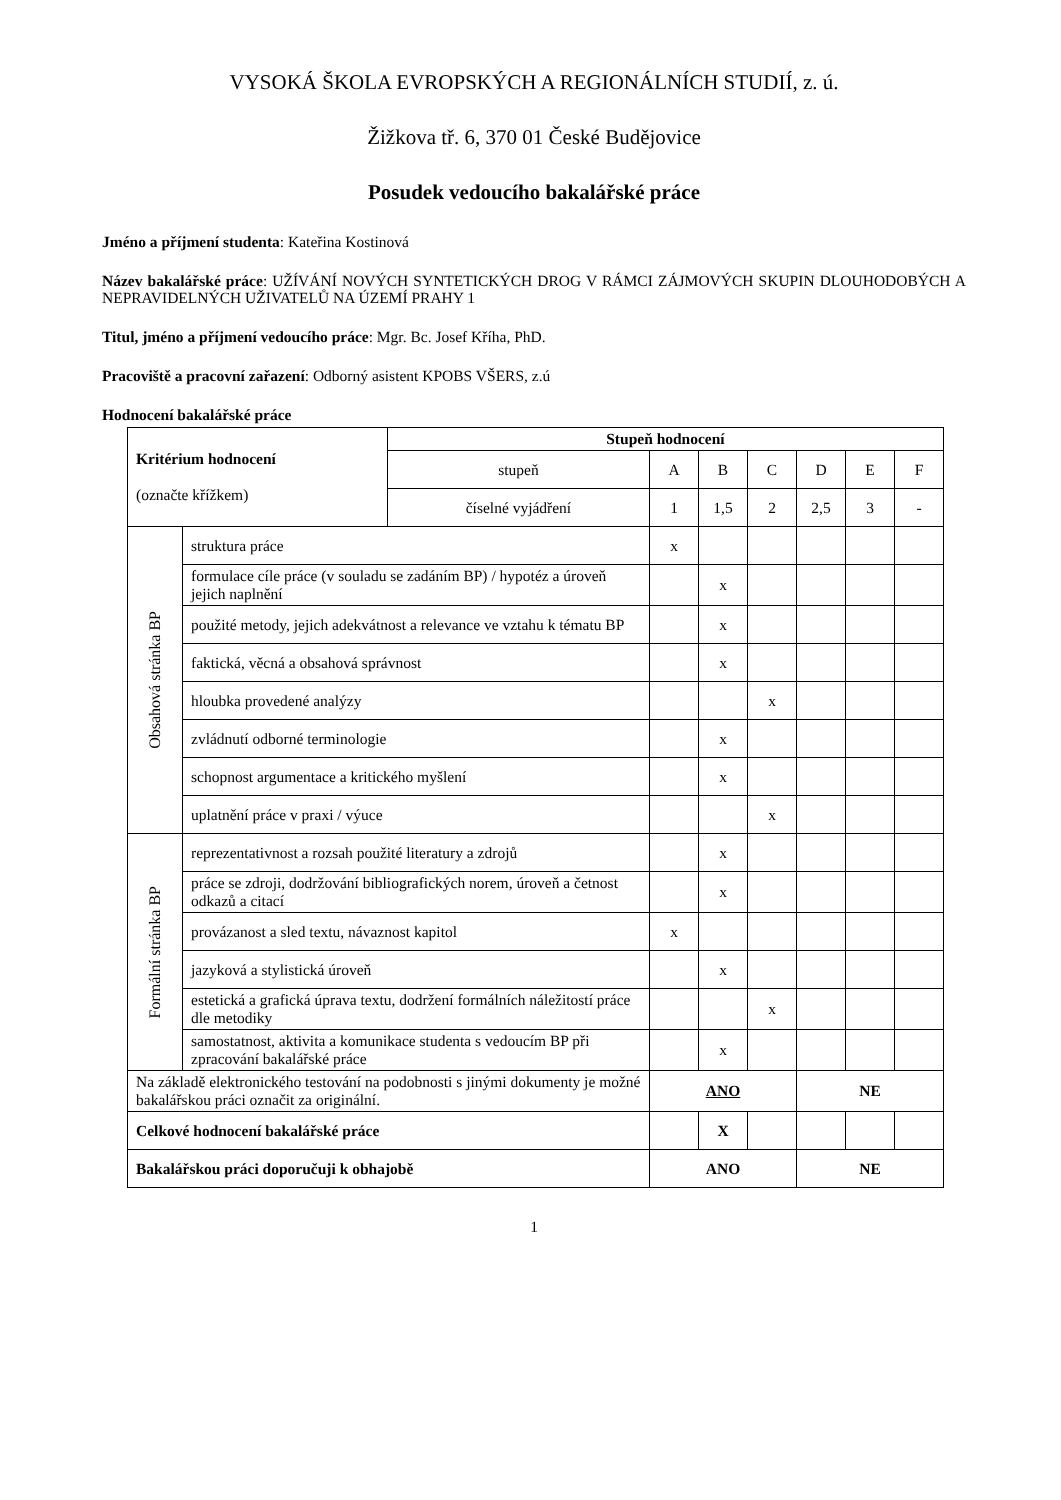VYSOKÁ ŠKOLA EVROPSKÝCH A REGIONÁLNÍCH STUDIÍ, z. ú.
Žižkova tř. 6, 370 01 České Budějovice
Posudek vedoucího bakalářské práce
Jméno a příjmení studenta: Kateřina Kostinová
Název bakalářské práce: UŽÍVÁNÍ NOVÝCH SYNTETICKÝCH DROG V RÁMCI ZÁJMOVÝCH SKUPIN DLOUHODOBÝCH A NEPRAVIDELNÝCH UŽIVATELŮ NA ÚZEMÍ PRAHY 1
Titul, jméno a příjmení vedoucího práce: Mgr. Bc. Josef Kříha, PhD.
Pracoviště a pracovní zařazení: Odborný asistent KPOBS VŠERS, z.ú
Hodnocení bakalářské práce
| Kritérium hodnocení (označte křížkem) | | Stupeň hodnocení | | | | | | |
| | | stupeň | A | B | C | D | E | F |
| | | číselné vyjádření | 1 | 1,5 | 2 | 2,5 | 3 | - |
| Obsahová stránka BP | struktura práce | | x | | | | | |
| | formulace cíle práce (v souladu se zadáním BP) / hypotéz a úroveň jejich naplnění | | | x | | | | |
| | použité metody, jejich adekvátnost a relevance ve vztahu k tématu BP | | | x | | | | |
| | faktická, věcná a obsahová správnost | | | x | | | | |
| | hloubka provedené analýzy | | | | x | | | |
| | zvládnutí odborné terminologie | | | x | | | | |
| | schopnost argumentace a kritického myšlení | | | x | | | | |
| | uplatnění práce v praxi / výuce | | | | x | | | |
| Formální stránka BP | reprezentativnost a rozsah použité literatury a zdrojů | | | x | | | | |
| | práce se zdroji, dodržování bibliografických norem, úroveň a četnost odkazů a citací | | | x | | | | |
| | provázanost a sled textu, návaznost kapitol | | x | | | | | |
| | jazyková a stylistická úroveň | | | x | | | | |
| | estetická a grafická úprava textu, dodržení formálních náležitostí práce dle metodiky | | | | x | | | |
| | samostatnost, aktivita a komunikace studenta s vedoucím BP při zpracování bakalářské práce | | | x | | | | |
| Na základě elektronického testování na podobnosti s jinými dokumenty je možné bakalářskou práci označit za originální. | | | ANO | | | NE | | |
| Celkové hodnocení bakalářské práce | | | | X | | | | |
| Bakalářskou práci doporučuji k obhajobě | | | ANO | | | NE | | |
1